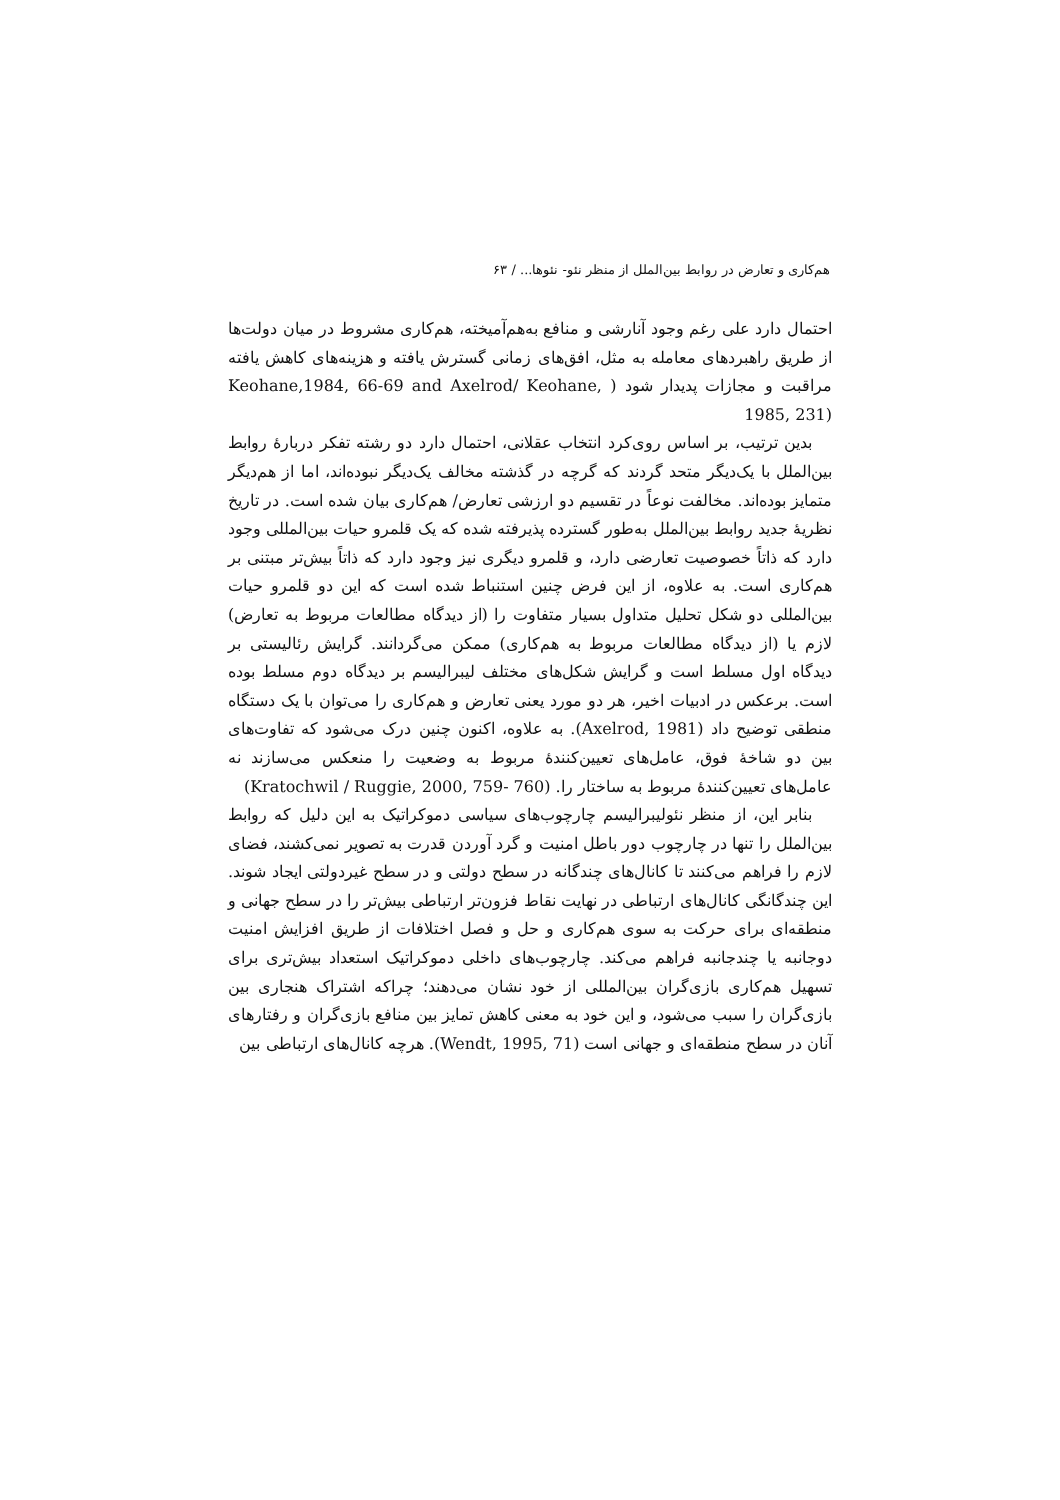هم‌کاری و تعارض در روابط بین‌الملل از منظر نئو- نئوها... / ۶۳
احتمال دارد علی رغم وجود آنارشی و منافع به‌هم‌آمیخته، هم‌کاری مشروط در میان دولت‌ها از طریق راهبردهای معامله به مثل، افق‌های زمانی گسترش یافته و هزینه‌های کاهش یافته مراقبت و مجازات پدیدار شود ( Keohane,1984, 66-69 and Axelrod/ Keohane, 1985, 231)
بدین ترتیب، بر اساس روی‌کرد انتخاب عقلانی، احتمال دارد دو رشته تفکر دربارهٔ روابط بین‌الملل با یک‌دیگر متحد گردند که گرچه در گذشته مخالف یک‌دیگر نبوده‌اند، اما از هم‌دیگر متمایز بوده‌اند. مخالفت نوعاً در تقسیم دو ارزشی تعارض/ هم‌کاری بیان شده است. در تاریخ نظریهٔ جدید روابط بین‌الملل به‌طور گسترده پذیرفته شده که یک قلمرو حیات بین‌المللی وجود دارد که ذاتاً خصوصیت تعارضی دارد، و قلمرو دیگری نیز وجود دارد که ذاتاً بیش‌تر مبتنی بر هم‌کاری است. به علاوه، از این فرض چنین استنباط شده است که این دو قلمرو حیات بین‌المللی دو شکل تحلیل متداول بسیار متفاوت را (از دیدگاه مطالعات مربوط به تعارض) لازم یا (از دیدگاه مطالعات مربوط به هم‌کاری) ممکن می‌گردانند. گرایش رئالیستی بر دیدگاه اول مسلط است و گرایش شکل‌های مختلف لیبرالیسم بر دیدگاه دوم مسلط بوده است. برعکس در ادبیات اخیر، هر دو مورد یعنی تعارض و هم‌کاری را می‌توان با یک دستگاه منطقی توضیح داد (Axelrod, 1981). به علاوه، اکنون چنین درک می‌شود که تفاوت‌های بین دو شاخهٔ فوق، عامل‌های تعیین‌کنندهٔ مربوط به وضعیت را منعکس می‌سازند نه عامل‌های تعیین‌کنندهٔ مربوط به ساختار را. (Kratochwil / Ruggie, 2000, 759- 760)
بنابر این، از منظر نئولیبرالیسم چارچوب‌های سیاسی دموکراتیک به این دلیل که روابط بین‌الملل را تنها در چارچوب دور باطل امنیت و گرد آوردن قدرت به تصویر نمی‌کشند، فضای لازم را فراهم می‌کنند تا کانال‌های چندگانه در سطح دولتی و در سطح غیردولتی ایجاد شوند. این چندگانگی کانال‌های ارتباطی در نهایت نقاط فزون‌تر ارتباطی بیش‌تر را در سطح جهانی و منطقه‌ای برای حرکت به سوی هم‌کاری و حل و فصل اختلافات از طریق افزایش امنیت دوجانبه یا چندجانبه فراهم می‌کند. چارچوب‌های داخلی دموکراتیک استعداد بیش‌تری برای تسهیل هم‌کاری بازی‌گران بین‌المللی از خود نشان می‌دهند؛ چراکه اشتراک هنجاری بین بازی‌گران را سبب می‌شود، و این خود به معنی کاهش تمایز بین منافع بازی‌گران و رفتارهای آنان در سطح منطقه‌ای و جهانی است (Wendt, 1995, 71). هرچه کانال‌های ارتباطی بین